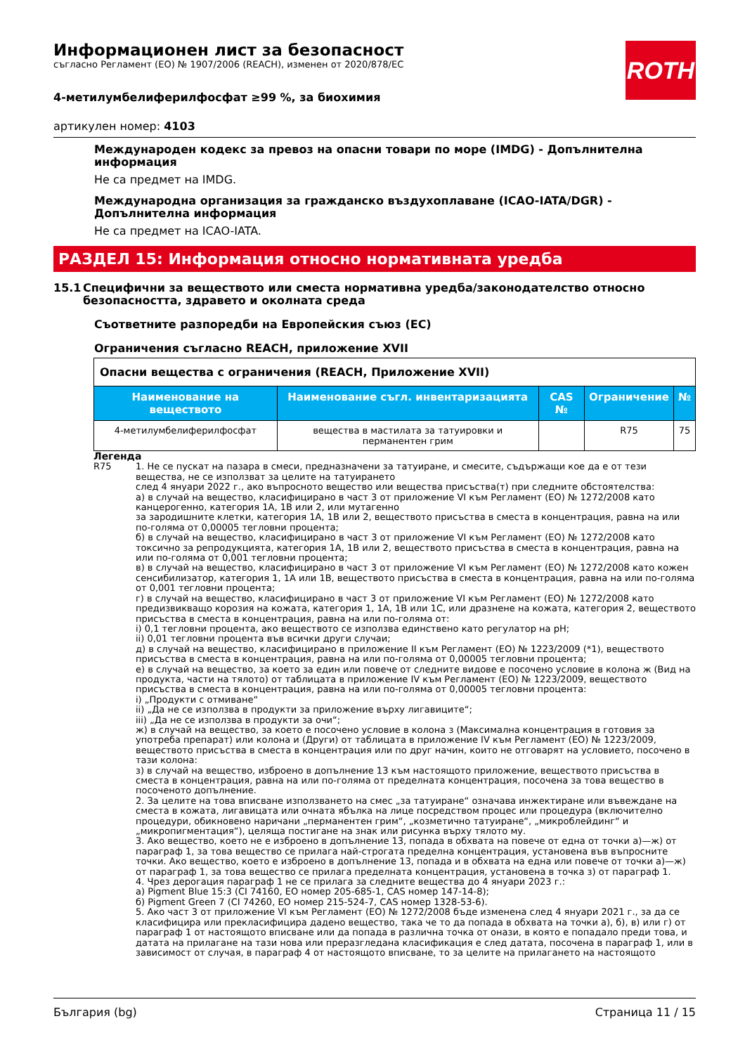ROTH
Информационен лист за безопасност
съгласно Регламент (ЕО) № 1907/2006 (REACH), изменен от 2020/878/ЕС
4-метилумбелиферилфосфат ≥99 %, за биохимия
артикулен номер: 4103
Международен кодекс за превоз на опасни товари по море (IMDG) - Допълнителна информация
Не са предмет на IMDG.
Международна организация за гражданско въздухоплаване (ICAO-IATA/DGR) - Допълнителна информация
Не са предмет на ICAO-IATA.
РАЗДЕЛ 15: Информация относно нормативната уредба
15.1 Специфични за веществото или сместа нормативна уредба/законодателство относно безопасността, здравето и околната среда
Съответните разпоредби на Европейския съюз (ЕС)
Ограничения съгласно REACH, приложение XVII
| Опасни вещества с ограничения (REACH, Приложение XVII) | | | | |
| Наименование на веществото | Наименование съгл. инвентаризацията | CAS № | Ограничение | № |
| 4-метилумбелиферилфосфат | вещества в мастилата за татуировки и перманентен грим | | R75 | 75 |
Легенда
R75 1. Не се пускат на пазара в смеси, предназначени за татуиране, и смесите, съдържащи кое да е от тези вещества, не се използват за целите на татуирането
след 4 януари 2022 г., ако въпросното вещество или вещества присъства(т) при следните обстоятелства:
а) в случай на вещество, класифицирано в част 3 от приложение VI към Регламент (ЕО) № 1272/2008 като канцерогенно, категория 1А, 1В или 2, или мутагенно
за зародишните клетки, категория 1А, 1В или 2, веществото присъства в сместа в концентрация, равна на или по-голяма от 0,00005 тегловни процента;
б) в случай на вещество, класифицирано в част 3 от приложение VI към Регламент (ЕО) № 1272/2008 като токсично за репродукцията, категория 1А, 1В или 2, веществото присъства в сместа в концентрация, равна на или по-голяма от 0,001 тегловни процента;
в) в случай на вещество, класифицирано в част 3 от приложение VI към Регламент (ЕО) № 1272/2008 като кожен сенсибилизатор, категория 1, 1А или 1В, веществото присъства в сместа в концентрация, равна на или по-голяма от 0,001 тегловни процента;
г) в случай на вещество, класифицирано в част 3 от приложение VI към Регламент (ЕО) № 1272/2008 като предизвикващо корозия на кожата, категория 1, 1А, 1В или 1С, или дразнене на кожата, категория 2, веществото присъства в сместа в концентрация, равна на или по-голяма от:
i) 0,1 тегловни процента, ако веществото се използва единствено като регулатор на pH;
ii) 0,01 тегловни процента във всички други случаи;
д) в случай на вещество, класифицирано в приложение II към Регламент (ЕО) № 1223/2009 (*1), веществото присъства в сместа в концентрация, равна на или по-голяма от 0,00005 тегловни процента;
е) в случай на вещество, за което за един или повече от следните видове е посочено условие в колона ж (Вид на продукта, части на тялото) от таблицата в приложение IV към Регламент (ЕО) № 1223/2009, веществото присъства в сместа в концентрация, равна на или по-голяма от 0,00005 тегловни процента:
i) „Продукти с отмиване“
ii) „Да не се използва в продукти за приложение върху лигавиците“;
iii) „Да не се използва в продукти за очи“;
ж) в случай на вещество, за което е посочено условие в колона з (Максимална концентрация в готовия за употреба препарат) или колона и (Други) от таблицата в приложение IV към Регламент (ЕО) № 1223/2009, веществото присъства в сместа в концентрация или по друг начин, които не отговарят на условието, посочено в тази колона:
з) в случай на вещество, изброено в допълнение 13 към настоящото приложение, веществото присъства в сместа в концентрация, равна на или по-голяма от пределната концентрация, посочена за това вещество в посоченото допълнение.
2. За целите на това вписване използването на смес „за татуиране“ означава инжектиране или въвеждане на сместа в кожата, лигавицата или очната ябълка на лице посредством процес или процедура (включително процедури, обикновено наричани „перманентен грим“, „козметично татуиране“, „микроблейдинг“ и „микропигментация“), целяща постигане на знак или рисунка върху тялото му.
3. Ако вещество, което не е изброено в допълнение 13, попада в обхвата на повече от една от точки а)—ж) от параграф 1, за това вещество се прилага най-строгата пределна концентрация, установена във въпросните точки. Ако вещество, което е изброено в допълнение 13, попада и в обхвата на една или повече от точки а)—ж) от параграф 1, за това вещество се прилага пределната концентрация, установена в точка з) от параграф 1.
4. Чрез дерогация параграф 1 не се прилага за следните вещества до 4 януари 2023 г.:
а) Pigment Blue 15:3 (CI 74160, ЕО номер 205-685-1, CAS номер 147-14-8);
б) Pigment Green 7 (CI 74260, ЕО номер 215-524-7, CAS номер 1328-53-6).
5. Ако част 3 от приложение VI към Регламент (ЕО) № 1272/2008 бъде изменена след 4 януари 2021 г., за да се класифицира или прекласифицира дадено вещество, така че то да попада в обхвата на точки а), б), в) или г) от параграф 1 от настоящото вписване или да попада в различна точка от онази, в която е попадало преди това, и датата на прилагане на тази нова или преразгледана класификация е след датата, посочена в параграф 1, или в зависимост от случая, в параграф 4 от настоящото вписване, то за целите на прилагането на настоящото
България (bg) Страница 11 / 15